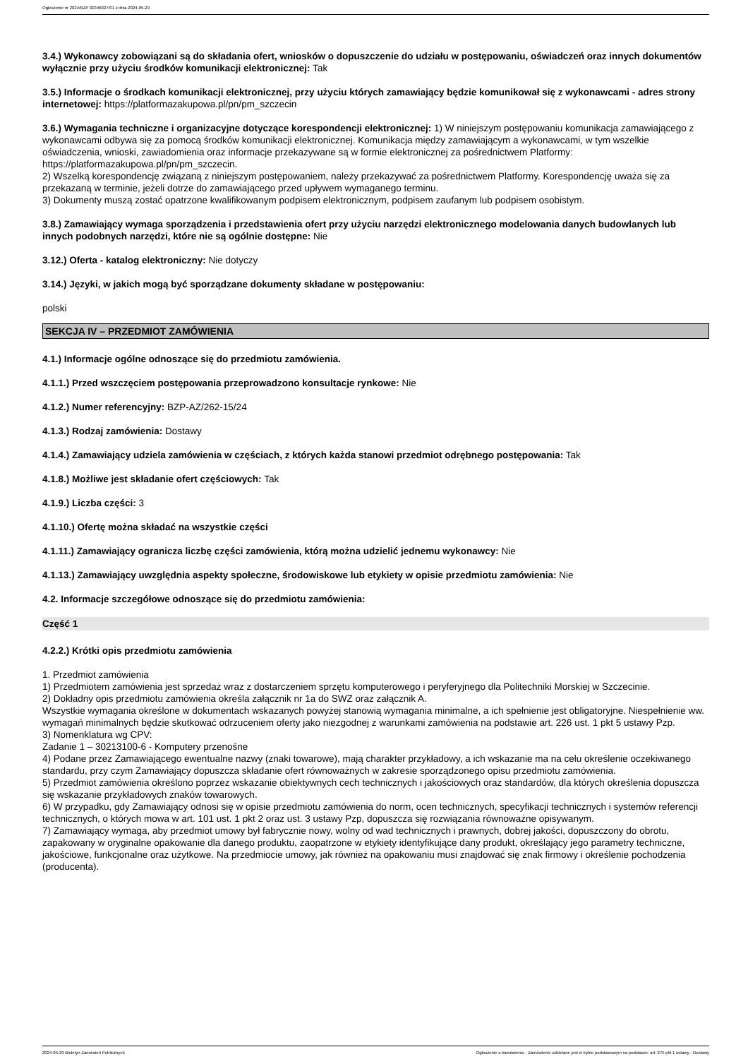Ogłoszenie nr 2024/BZP 00346027/01 z dnia 2024-05-29
3.4.) Wykonawcy zobowiązani są do składania ofert, wniosków o dopuszczenie do udziału w postępowaniu, oświadczeń oraz innych dokumentów wyłącznie przy użyciu środków komunikacji elektronicznej: Tak
3.5.) Informacje o środkach komunikacji elektronicznej, przy użyciu których zamawiający będzie komunikował się z wykonawcami - adres strony internetowej: https://platformazakupowa.pl/pn/pm_szczecin
3.6.) Wymagania techniczne i organizacyjne dotyczące korespondencji elektronicznej: 1) W niniejszym postępowaniu komunikacja zamawiającego z wykonawcami odbywa się za pomocą środków komunikacji elektronicznej. Komunikacja między zamawiającym a wykonawcami, w tym wszelkie oświadczenia, wnioski, zawiadomienia oraz informacje przekazywane są w formie elektronicznej za pośrednictwem Platformy: https://platformazakupowa.pl/pn/pm_szczecin.
2) Wszelką korespondencję związaną z niniejszym postępowaniem, należy przekazywać za pośrednictwem Platformy. Korespondencję uważa się za przekazaną w terminie, jeżeli dotrze do zamawiającego przed upływem wymaganego terminu.
3) Dokumenty muszą zostać opatrzone kwalifikowanym podpisem elektronicznym, podpisem zaufanym lub podpisem osobistym.
3.8.) Zamawiający wymaga sporządzenia i przedstawienia ofert przy użyciu narzędzi elektronicznego modelowania danych budowlanych lub innych podobnych narzędzi, które nie są ogólnie dostępne: Nie
3.12.) Oferta - katalog elektroniczny: Nie dotyczy
3.14.) Języki, w jakich mogą być sporządzane dokumenty składane w postępowaniu:
polski
SEKCJA IV – PRZEDMIOT ZAMÓWIENIA
4.1.) Informacje ogólne odnoszące się do przedmiotu zamówienia.
4.1.1.) Przed wszczęciem postępowania przeprowadzono konsultacje rynkowe: Nie
4.1.2.) Numer referencyjny: BZP-AZ/262-15/24
4.1.3.) Rodzaj zamówienia: Dostawy
4.1.4.) Zamawiający udziela zamówienia w częściach, z których każda stanowi przedmiot odrębnego postępowania: Tak
4.1.8.) Możliwe jest składanie ofert częściowych: Tak
4.1.9.) Liczba części: 3
4.1.10.) Ofertę można składać na wszystkie części
4.1.11.) Zamawiający ogranicza liczbę części zamówienia, którą można udzielić jednemu wykonawcy: Nie
4.1.13.) Zamawiający uwzględnia aspekty społeczne, środowiskowe lub etykiety w opisie przedmiotu zamówienia: Nie
4.2. Informacje szczegółowe odnoszące się do przedmiotu zamówienia:
Część 1
4.2.2.) Krótki opis przedmiotu zamówienia
1. Przedmiot zamówienia
1) Przedmiotem zamówienia jest sprzedaż wraz z dostarczeniem sprzętu komputerowego i peryferyjnego dla Politechniki Morskiej w Szczecinie.
2) Dokładny opis przedmiotu zamówienia określa załącznik nr 1a do SWZ oraz załącznik A.
Wszystkie wymagania określone w dokumentach wskazanych powyżej stanowią wymagania minimalne, a ich spełnienie jest obligatoryjne. Niespełnienie ww. wymagań minimalnych będzie skutkować odrzuceniem oferty jako niezgodnej z warunkami zamówienia na podstawie art. 226 ust. 1 pkt 5 ustawy Pzp.
3) Nomenklatura wg CPV:
Zadanie 1 – 30213100-6 - Komputery przenośne
4) Podane przez Zamawiającego ewentualne nazwy (znaki towarowe), mają charakter przykładowy, a ich wskazanie ma na celu określenie oczekiwanego standardu, przy czym Zamawiający dopuszcza składanie ofert równoważnych w zakresie sporządzonego opisu przedmiotu zamówienia.
5) Przedmiot zamówienia określono poprzez wskazanie obiektywnych cech technicznych i jakościowych oraz standardów, dla których określenia dopuszcza się wskazanie przykładowych znaków towarowych.
6) W przypadku, gdy Zamawiający odnosi się w opisie przedmiotu zamówienia do norm, ocen technicznych, specyfikacji technicznych i systemów referencji technicznych, o których mowa w art. 101 ust. 1 pkt 2 oraz ust. 3 ustawy Pzp, dopuszcza się rozwiązania równoważne opisywanym.
7) Zamawiający wymaga, aby przedmiot umowy był fabrycznie nowy, wolny od wad technicznych i prawnych, dobrej jakości, dopuszczony do obrotu, zapakowany w oryginalne opakowanie dla danego produktu, zaopatrzone w etykiety identyfikujące dany produkt, określający jego parametry techniczne, jakościowe, funkcjonalne oraz użytkowe. Na przedmiocie umowy, jak również na opakowaniu musi znajdować się znak firmowy i określenie pochodzenia (producenta).
2024-05-29 Biuletyn Zamówień Publicznych Ogłoszenie o zamówieniu - Zamówienie udzielane jest w trybie podstawowym na podstawie: art. 275 pkt 1 ustawy - Dostawy